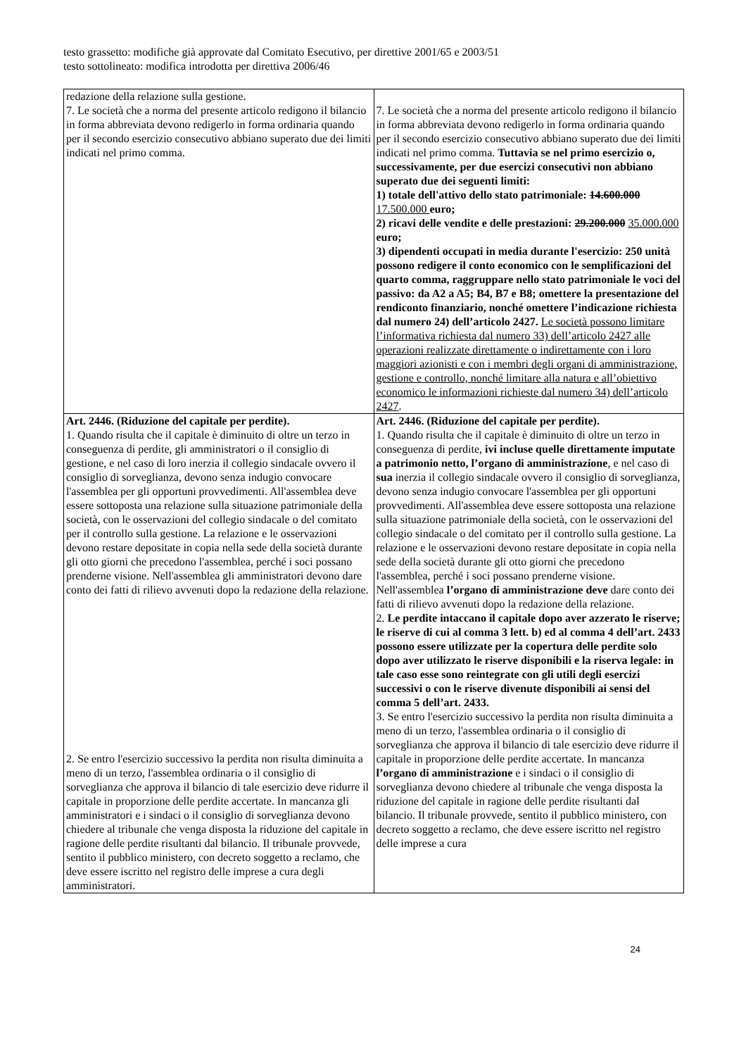testo grassetto: modifiche già approvate dal Comitato Esecutivo, per direttive 2001/65 e 2003/51
testo sottolineato: modifica introdotta per direttiva 2006/46
| redazione della relazione sulla gestione. 7. Le società che a norma del presente articolo redigono il bilancio in forma abbreviata devono redigerlo in forma ordinaria quando per il secondo esercizio consecutivo abbiano superato due dei limiti indicati nel primo comma. | 7. Le società che a norma del presente articolo redigono il bilancio in forma abbreviata devono redigerlo in forma ordinaria quando per il secondo esercizio consecutivo abbiano superato due dei limiti indicati nel primo comma. Tuttavia se nel primo esercizio o, successivamente, per due esercizi consecutivi non abbiano superato due dei seguenti limiti: 1) totale dell'attivo dello stato patrimoniale: 14.600.000 17.500.000 euro; 2) ricavi delle vendite e delle prestazioni: 29.200.000 35.000.000 euro; 3) dipendenti occupati in media durante l'esercizio: 250 unità possono redigere il conto economico con le semplificazioni del quarto comma, raggruppare nello stato patrimoniale le voci del passivo: da A2 a A5; B4, B7 e B8; omettere la presentazione del rendiconto finanziario, nonché omettere l’indicazione richiesta dal numero 24) dell’articolo 2427. Le società possono limitare l’informativa richiesta dal numero 33) dell’articolo 2427 alle operazioni realizzate direttamente o indirettamente con i loro maggiori azionisti e con i membri degli organi di amministrazione, gestione e controllo, nonché limitare alla natura e all’obiettivo economico le informazioni richieste dal numero 34) dell’articolo 2427 . |
| Art. 2446. (Riduzione del capitale per perdite). 1. Quando risulta che il capitale è diminuito di oltre un terzo in conseguenza di perdite, gli amministratori o il consiglio di gestione, e nel caso di loro inerzia il collegio sindacale ovvero il consiglio di sorveglianza, devono senza indugio convocare l'assemblea per gli opportuni provvedimenti. All'assemblea deve essere sottoposta una relazione sulla situazione patrimoniale della società, con le osservazioni del collegio sindacale o del comitato per il controllo sulla gestione. La relazione e le osservazioni devono restare depositate in copia nella sede della società durante gli otto giorni che precedono l'assemblea, perché i soci possano prenderne visione. Nell'assemblea gli amministratori devono dare conto dei fatti di rilievo avvenuti dopo la redazione della relazione. 2. Se entro l'esercizio successivo la perdita non risulta diminuita a meno di un terzo, l'assemblea ordinaria o il consiglio di sorveglianza che approva il bilancio di tale esercizio deve ridurre il capitale in proporzione delle perdite accertate. In mancanza gli amministratori e i sindaci o il consiglio di sorveglianza devono chiedere al tribunale che venga disposta la riduzione del capitale in ragione delle perdite risultanti dal bilancio. Il tribunale provvede, sentito il pubblico ministero, con decreto soggetto a reclamo, che deve essere iscritto nel registro delle imprese a cura degli amministratori. | Art. 2446. (Riduzione del capitale per perdite). 1. Quando risulta che il capitale è diminuito di oltre un terzo in conseguenza di perdite, ivi incluse quelle direttamente imputate a patrimonio netto, l’organo di amministrazione , e nel caso di sua inerzia il collegio sindacale ovvero il consiglio di sorveglianza, devono senza indugio convocare l'assemblea per gli opportuni provvedimenti. All'assemblea deve essere sottoposta una relazione sulla situazione patrimoniale della società, con le osservazioni del collegio sindacale o del comitato per il controllo sulla gestione. La relazione e le osservazioni devono restare depositate in copia nella sede della società durante gli otto giorni che precedono l'assemblea, perché i soci possano prenderne visione. Nell'assemblea l’organo di amministrazione deve dare conto dei fatti di rilievo avvenuti dopo la redazione della relazione. 2. Le perdite intaccano il capitale dopo aver azzerato le riserve; le riserve di cui al comma 3 lett. b) ed al comma 4 dell’art. 2433 possono essere utilizzate per la copertura delle perdite solo dopo aver utilizzato le riserve disponibili e la riserva legale: in tale caso esse sono reintegrate con gli utili degli esercizi successivi o con le riserve divenute disponibili ai sensi del comma 5 dell’art. 2433. 3. Se entro l'esercizio successivo la perdita non risulta diminuita a meno di un terzo, l'assemblea ordinaria o il consiglio di sorveglianza che approva il bilancio di tale esercizio deve ridurre il capitale in proporzione delle perdite accertate. In mancanza l’organo di amministrazione e i sindaci o il consiglio di sorveglianza devono chiedere al tribunale che venga disposta la riduzione del capitale in ragione delle perdite risultanti dal bilancio. Il tribunale provvede, sentito il pubblico ministero, con decreto soggetto a reclamo, che deve essere iscritto nel registro delle imprese a cura |
24